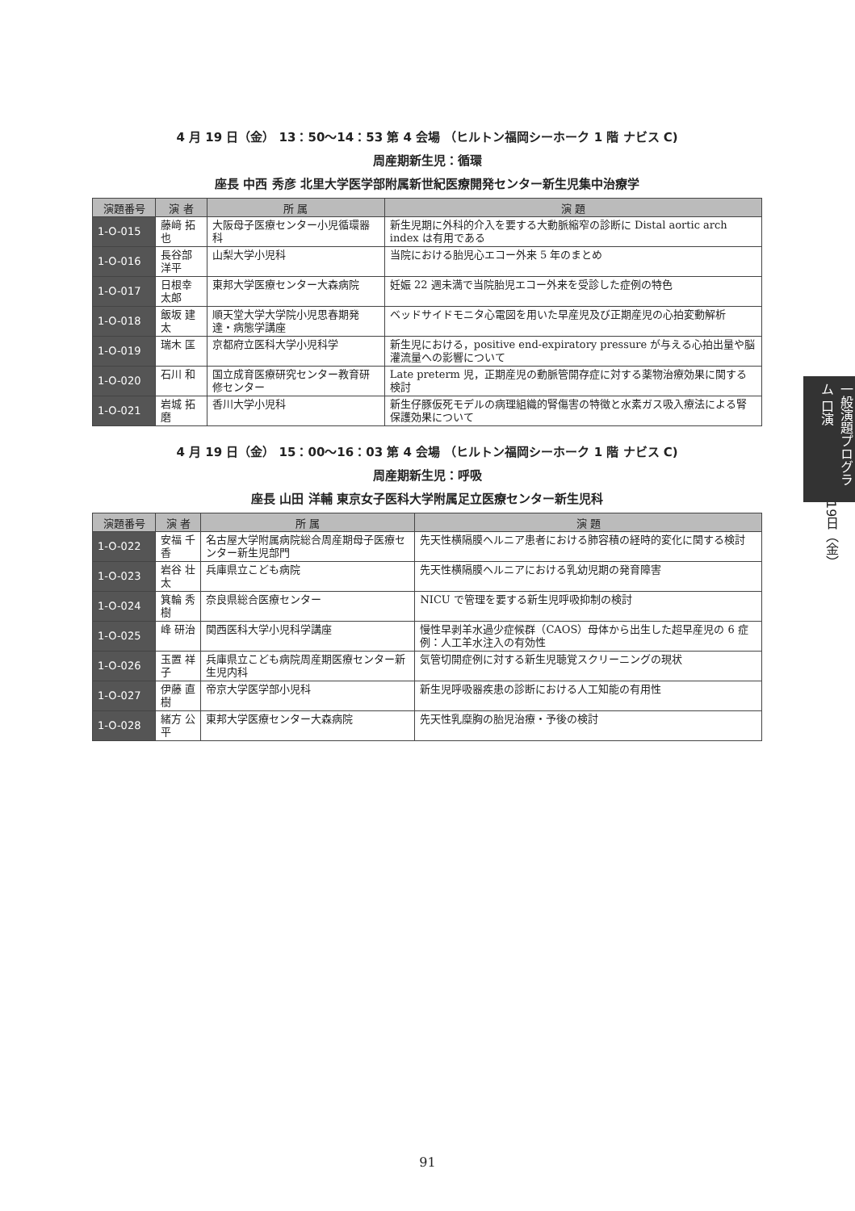4 月 19 日（金） 13：50〜14：53 第 4 会場 （ヒルトン福岡シーホーク 1 階 ナビス C)
周産期新生児：循環
座長 中西 秀彦 北里大学医学部附属新世紀医療開発センター新生児集中治療学
| 演題番号 | 演 者 | 所 属 | 演 題 |
| --- | --- | --- | --- |
| 1-O-015 | 藤﨑 拓也 | 大阪母子医療センター小児循環器科 | 新生児期に外科的介入を要する大動脈縮窄の診断に Distal aortic arch index は有用である |
| 1-O-016 | 長谷部洋平 | 山梨大学小児科 | 当院における胎児心エコー外来 5 年のまとめ |
| 1-O-017 | 日根幸太郎 | 東邦大学医療センター大森病院 | 妊娠 22 週未満で当院胎児エコー外来を受診した症例の特色 |
| 1-O-018 | 飯坂 建太 | 順天堂大学大学院小児思春期発達・病態学講座 | ベッドサイドモニタ心電図を用いた早産児及び正期産児の心拍変動解析 |
| 1-O-019 | 瑞木 匡 | 京都府立医科大学小児科学 | 新生児における，positive end-expiratory pressure が与える心拍出量や脳灌流量への影響について |
| 1-O-020 | 石川 和 | 国立成育医療研究センター教育研修センター | Late preterm 児，正期産児の動脈管開存症に対する薬物治療効果に関する検討 |
| 1-O-021 | 岩城 拓磨 | 香川大学小児科 | 新生仔豚仮死モデルの病理組織的腎傷害の特徴と水素ガス吸入療法による腎保護効果について |
4 月 19 日（金） 15：00〜16：03 第 4 会場 （ヒルトン福岡シーホーク 1 階 ナビス C)
周産期新生児：呼吸
座長 山田 洋輔 東京女子医科大学附属足立医療センター新生児科
| 演題番号 | 演 者 | 所 属 | 演 題 |
| --- | --- | --- | --- |
| 1-O-022 | 安福 千香 | 名古屋大学附属病院総合周産期母子医療センター新生児部門 | 先天性横隔膜ヘルニア患者における肺容積の経時的変化に関する検討 |
| 1-O-023 | 岩谷 壮太 | 兵庫県立こども病院 | 先天性横隔膜ヘルニアにおける乳幼児期の発育障害 |
| 1-O-024 | 箕輪 秀樹 | 奈良県総合医療センター | NICU で管理を要する新生児呼吸抑制の検討 |
| 1-O-025 | 峰 研治 | 関西医科大学小児科学講座 | 慢性早剥羊水過少症候群（CAOS）母体から出生した超早産児の 6 症例：人工羊水注入の有効性 |
| 1-O-026 | 玉置 祥子 | 兵庫県立こども病院周産期医療センター新生児内科 | 気管切開症例に対する新生児聴覚スクリーニングの現状 |
| 1-O-027 | 伊藤 直樹 | 帝京大学医学部小児科 | 新生児呼吸器疾患の診断における人工知能の有用性 |
| 1-O-028 | 緒方 公平 | 東邦大学医療センター大森病院 | 先天性乳糜胸の胎児治療・予後の検討 |
一般演題プログラム 口演
19日（金）
91